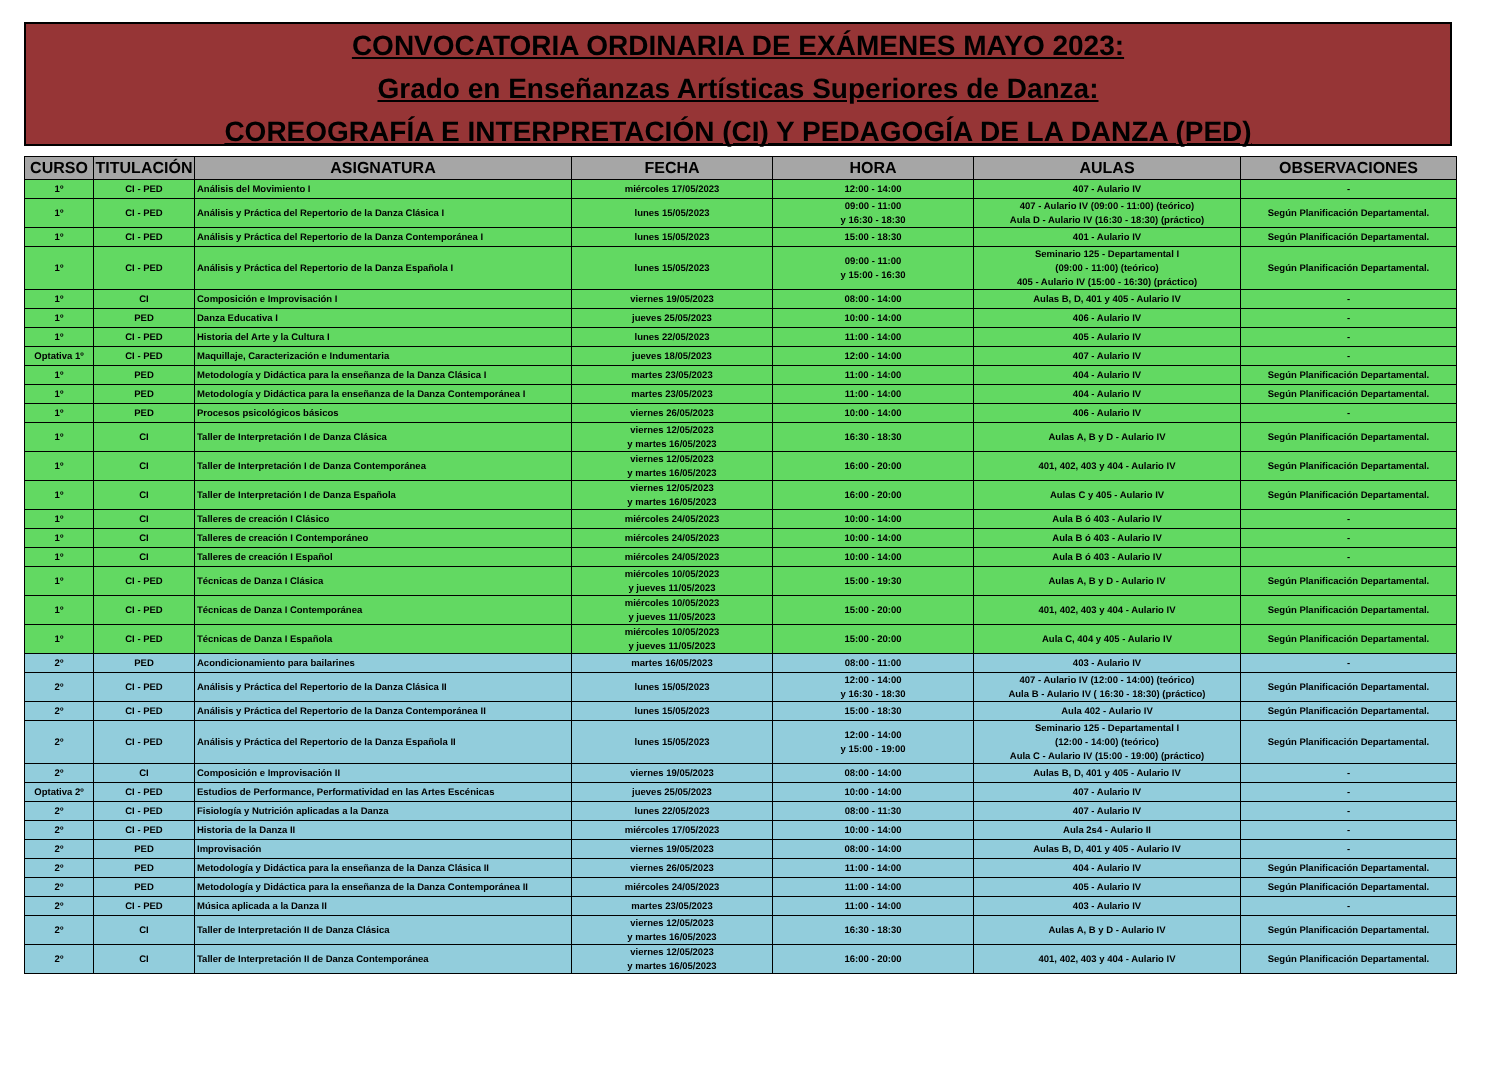CONVOCATORIA ORDINARIA DE EXÁMENES MAYO 2023:
Grado en Enseñanzas Artísticas Superiores de Danza:
COREOGRAFÍA E INTERPRETACIÓN (CI) Y PEDAGOGÍA DE LA DANZA (PED)
| CURSO | TITULACIÓN | ASIGNATURA | FECHA | HORA | AULAS | OBSERVACIONES |
| --- | --- | --- | --- | --- | --- | --- |
| 1º | CI - PED | Análisis del Movimiento I | miércoles 17/05/2023 | 12:00 - 14:00 | 407 - Aulario IV | - |
| 1º | CI - PED | Análisis y Práctica del Repertorio de la Danza Clásica I | lunes 15/05/2023 | 09:00 - 11:00 y 16:30 - 18:30 | 407 - Aulario IV (09:00 - 11:00) (teórico) Aula D - Aulario IV (16:30 - 18:30) (práctico) | Según Planificación Departamental. |
| 1º | CI - PED | Análisis y Práctica del Repertorio de la Danza Contemporánea I | lunes 15/05/2023 | 15:00 - 18:30 | 401 - Aulario IV | Según Planificación Departamental. |
| 1º | CI - PED | Análisis y Práctica del Repertorio de la Danza Española I | lunes 15/05/2023 | 09:00 - 11:00 y 15:00 - 16:30 | Seminario 125 - Departamental I (09:00 - 11:00) (teórico) 405 - Aulario IV (15:00 - 16:30) (práctico) | Según Planificación Departamental. |
| 1º | CI | Composición e Improvisación I | viernes 19/05/2023 | 08:00 - 14:00 | Aulas B, D, 401 y 405 - Aulario IV | - |
| 1º | PED | Danza Educativa I | jueves 25/05/2023 | 10:00 - 14:00 | 406 - Aulario IV | - |
| 1º | CI - PED | Historia del Arte y la Cultura I | lunes 22/05/2023 | 11:00 - 14:00 | 405 - Aulario IV | - |
| Optativa 1º | CI - PED | Maquillaje, Caracterización e Indumentaria | jueves 18/05/2023 | 12:00 - 14:00 | 407 - Aulario IV | - |
| 1º | PED | Metodología y Didáctica para la enseñanza de la Danza Clásica I | martes 23/05/2023 | 11:00 - 14:00 | 404 - Aulario IV | Según Planificación Departamental. |
| 1º | PED | Metodología y Didáctica para la enseñanza de la Danza Contemporánea I | martes 23/05/2023 | 11:00 - 14:00 | 404 - Aulario IV | Según Planificación Departamental. |
| 1º | PED | Procesos psicológicos básicos | viernes 26/05/2023 | 10:00 - 14:00 | 406 - Aulario IV | - |
| 1º | CI | Taller de Interpretación I de Danza Clásica | viernes 12/05/2023 y martes 16/05/2023 | 16:30 - 18:30 | Aulas A, B y D - Aulario IV | Según Planificación Departamental. |
| 1º | CI | Taller de Interpretación I de Danza Contemporánea | viernes 12/05/2023 y martes 16/05/2023 | 16:00 - 20:00 | 401, 402, 403 y 404 - Aulario IV | Según Planificación Departamental. |
| 1º | CI | Taller de Interpretación I de Danza Española | viernes 12/05/2023 y martes 16/05/2023 | 16:00 - 20:00 | Aulas C y 405 - Aulario IV | Según Planificación Departamental. |
| 1º | CI | Talleres de creación I Clásico | miércoles 24/05/2023 | 10:00 - 14:00 | Aula B ó 403 - Aulario IV | - |
| 1º | CI | Talleres de creación I Contemporáneo | miércoles 24/05/2023 | 10:00 - 14:00 | Aula B ó 403 - Aulario IV | - |
| 1º | CI | Talleres de creación I Español | miércoles 24/05/2023 | 10:00 - 14:00 | Aula B ó 403 - Aulario IV | - |
| 1º | CI - PED | Técnicas de Danza I Clásica | miércoles 10/05/2023 y jueves 11/05/2023 | 15:00 - 19:30 | Aulas A, B y D - Aulario IV | Según Planificación Departamental. |
| 1º | CI - PED | Técnicas de Danza I Contemporánea | miércoles 10/05/2023 y jueves 11/05/2023 | 15:00 - 20:00 | 401, 402, 403 y 404 - Aulario IV | Según Planificación Departamental. |
| 1º | CI - PED | Técnicas de Danza I Española | miércoles 10/05/2023 y jueves 11/05/2023 | 15:00 - 20:00 | Aula C, 404 y 405 - Aulario IV | Según Planificación Departamental. |
| 2º | PED | Acondicionamiento para bailarines | martes 16/05/2023 | 08:00 - 11:00 | 403 - Aulario IV | - |
| 2º | CI - PED | Análisis y Práctica del Repertorio de la Danza Clásica II | lunes 15/05/2023 | 12:00 - 14:00 y 16:30 - 18:30 | 407 - Aulario IV (12:00 - 14:00) (teórico) Aula B - Aulario IV ( 16:30 - 18:30) (práctico) | Según Planificación Departamental. |
| 2º | CI - PED | Análisis y Práctica del Repertorio de la Danza Contemporánea II | lunes 15/05/2023 | 15:00 - 18:30 | Aula 402 - Aulario IV | Según Planificación Departamental. |
| 2º | CI - PED | Análisis y Práctica del Repertorio de la Danza Española II | lunes 15/05/2023 | 12:00 - 14:00 y 15:00 - 19:00 | Seminario 125 - Departamental I (12:00 - 14:00) (teórico) Aula C - Aulario IV (15:00 - 19:00) (práctico) | Según Planificación Departamental. |
| 2º | CI | Composición e Improvisación II | viernes 19/05/2023 | 08:00 - 14:00 | Aulas B, D, 401 y 405 - Aulario IV | - |
| Optativa 2º | CI - PED | Estudios de Performance, Performatividad en las Artes Escénicas | jueves 25/05/2023 | 10:00 - 14:00 | 407 - Aulario IV | - |
| 2º | CI - PED | Fisiología y Nutrición aplicadas a la Danza | lunes 22/05/2023 | 08:00 - 11:30 | 407 - Aulario IV | - |
| 2º | CI - PED | Historia de la Danza II | miércoles 17/05/2023 | 10:00 - 14:00 | Aula 2s4 - Aulario II | - |
| 2º | PED | Improvisación | viernes 19/05/2023 | 08:00 - 14:00 | Aulas B, D, 401 y 405 - Aulario IV | - |
| 2º | PED | Metodología y Didáctica para la enseñanza de la Danza Clásica II | viernes 26/05/2023 | 11:00 - 14:00 | 404 - Aulario IV | Según Planificación Departamental. |
| 2º | PED | Metodología y Didáctica para la enseñanza de la Danza Contemporánea II | miércoles 24/05/2023 | 11:00 - 14:00 | 405 - Aulario IV | Según Planificación Departamental. |
| 2º | CI - PED | Música aplicada a la Danza II | martes 23/05/2023 | 11:00 - 14:00 | 403 - Aulario IV | - |
| 2º | CI | Taller de Interpretación II de Danza Clásica | viernes 12/05/2023 y martes 16/05/2023 | 16:30 - 18:30 | Aulas A, B y D - Aulario IV | Según Planificación Departamental. |
| 2º | CI | Taller de Interpretación II de Danza Contemporánea | viernes 12/05/2023 y martes 16/05/2023 | 16:00 - 20:00 | 401, 402, 403 y 404 - Aulario IV | Según Planificación Departamental. |